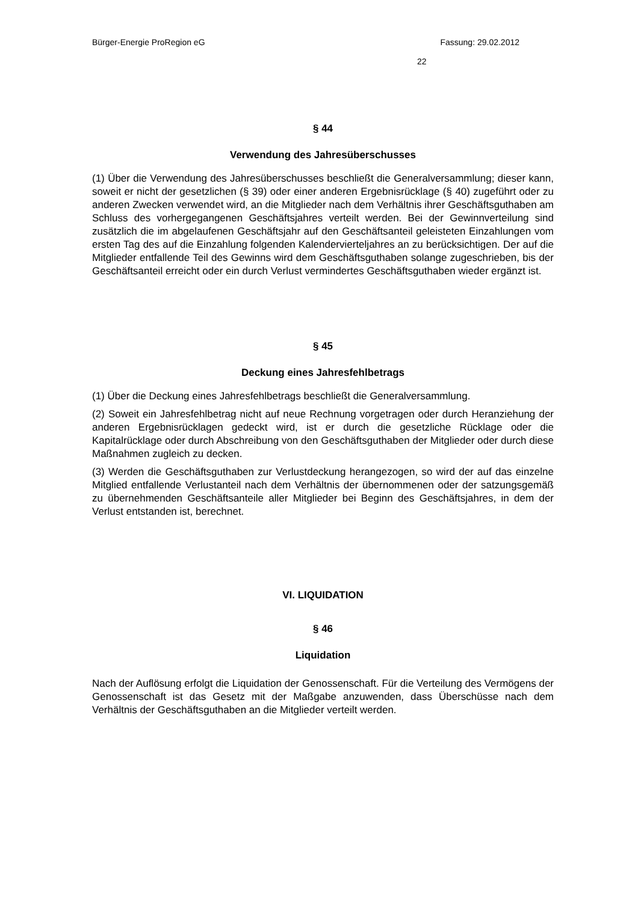Bürger-Energie ProRegion eG Fassung: 29.02.2012
22
§ 44
Verwendung des Jahresüberschusses
(1) Über die Verwendung des Jahresüberschusses beschließt die Generalversammlung; dieser kann, soweit er nicht der gesetzlichen (§ 39) oder einer anderen Ergebnisrücklage (§ 40) zugeführt oder zu anderen Zwecken verwendet wird, an die Mitglieder nach dem Verhältnis ihrer Geschäftsguthaben am Schluss des vorhergegangenen Geschäftsjahres verteilt werden. Bei der Gewinnverteilung sind zusätzlich die im abgelaufenen Geschäfts­jahr auf den Geschäftsanteil geleisteten Einzahlungen vom ersten Tag des auf die Ein­zahlung folgenden Kalendervierteljahres an zu berücksichtigen. Der auf die Mitglieder ent­fallende Teil des Gewinns wird dem Geschäftsguthaben solange zugeschrieben, bis der Geschäftsanteil erreicht oder ein durch Verlust vermindertes Geschäftsguthaben wieder ergänzt ist.
§ 45
Deckung eines Jahresfehlbetrags
(1) Über die Deckung eines Jahresfehlbetrags beschließt die Generalversammlung.
(2) Soweit ein Jahresfehlbetrag nicht auf neue Rechnung vorgetragen oder durch Heran­ziehung der anderen Ergebnisrücklagen gedeckt wird, ist er durch die gesetzliche Rückla­ge oder die Kapitalrücklage oder durch Abschreibung von den Geschäftsguthaben der Mitglieder oder durch diese Maßnahmen zugleich zu decken.
(3) Werden die Geschäftsguthaben zur Verlustdeckung herangezogen, so wird der auf das einzelne Mitglied entfallende Verlustanteil nach dem Verhältnis der übernommenen oder der satzungsgemäß zu übernehmenden Geschäftsanteile aller Mitglieder bei Beginn des Geschäftsjahres, in dem der Verlust entstanden ist, berechnet.
VI. LIQUIDATION
§ 46
Liquidation
Nach der Auflösung erfolgt die Liquidation der Genossenschaft. Für die Verteilung des Vermögens der Genossenschaft ist das Gesetz mit der Maßgabe anzuwenden, dass Überschüsse nach dem Verhältnis der Geschäftsguthaben an die Mitglieder verteilt wer­den.